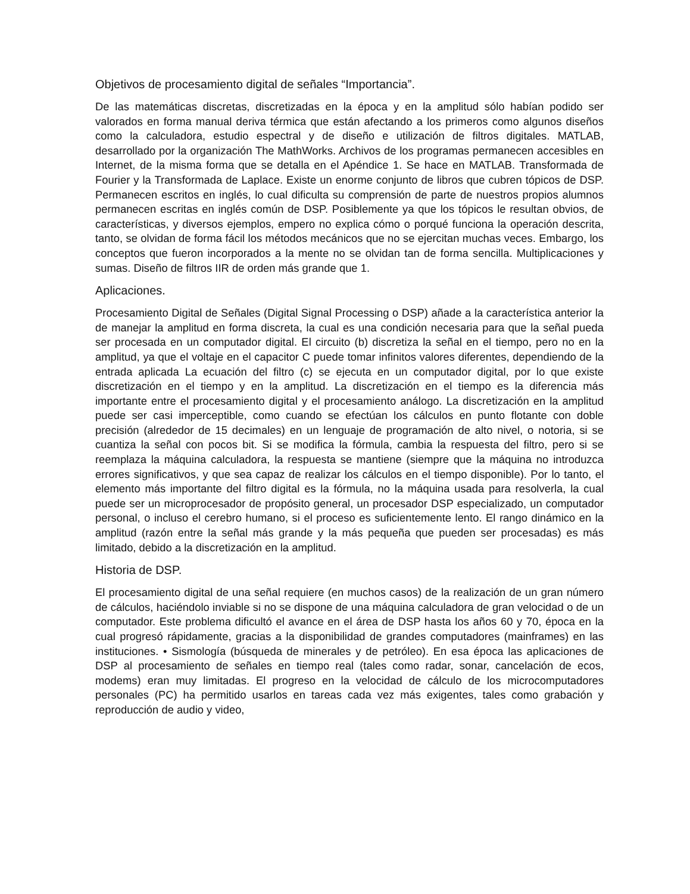Objetivos de procesamiento digital de señales “Importancia”.
De las matemáticas discretas, discretizadas en la época y en la amplitud sólo habían podido ser valorados en forma manual deriva térmica que están afectando a los primeros como algunos diseños como la calculadora, estudio espectral y de diseño e utilización de filtros digitales. MATLAB, desarrollado por la organización The MathWorks. Archivos de los programas permanecen accesibles en Internet, de la misma forma que se detalla en el Apéndice 1. Se hace en MATLAB. Transformada de Fourier y la Transformada de Laplace. Existe un enorme conjunto de libros que cubren tópicos de DSP. Permanecen escritos en inglés, lo cual dificulta su comprensión de parte de nuestros propios alumnos permanecen escritas en inglés común de DSP. Posiblemente ya que los tópicos le resultan obvios, de características, y diversos ejemplos, empero no explica cómo o porqué funciona la operación descrita, tanto, se olvidan de forma fácil los métodos mecánicos que no se ejercitan muchas veces. Embargo, los conceptos que fueron incorporados a la mente no se olvidan tan de forma sencilla. Multiplicaciones y sumas. Diseño de filtros IIR de orden más grande que 1.
Aplicaciones.
Procesamiento Digital de Señales (Digital Signal Processing o DSP) añade a la característica anterior la de manejar la amplitud en forma discreta, la cual es una condición necesaria para que la señal pueda ser procesada en un computador digital. El circuito (b) discretiza la señal en el tiempo, pero no en la amplitud, ya que el voltaje en el capacitor C puede tomar infinitos valores diferentes, dependiendo de la entrada aplicada La ecuación del filtro (c) se ejecuta en un computador digital, por lo que existe discretización en el tiempo y en la amplitud. La discretización en el tiempo es la diferencia más importante entre el procesamiento digital y el procesamiento análogo. La discretización en la amplitud puede ser casi imperceptible, como cuando se efectúan los cálculos en punto flotante con doble precisión (alrededor de 15 decimales) en un lenguaje de programación de alto nivel, o notoria, si se cuantiza la señal con pocos bit. Si se modifica la fórmula, cambia la respuesta del filtro, pero si se reemplaza la máquina calculadora, la respuesta se mantiene (siempre que la máquina no introduzca errores significativos, y que sea capaz de realizar los cálculos en el tiempo disponible). Por lo tanto, el elemento más importante del filtro digital es la fórmula, no la máquina usada para resolverla, la cual puede ser un microprocesador de propósito general, un procesador DSP especializado, un computador personal, o incluso el cerebro humano, si el proceso es suficientemente lento. El rango dinámico en la amplitud (razón entre la señal más grande y la más pequeña que pueden ser procesadas) es más limitado, debido a la discretización en la amplitud.
Historia de DSP.
El procesamiento digital de una señal requiere (en muchos casos) de la realización de un gran número de cálculos, haciéndolo inviable si no se dispone de una máquina calculadora de gran velocidad o de un computador. Este problema dificultó el avance en el área de DSP hasta los años 60 y 70, época en la cual progresó rápidamente, gracias a la disponibilidad de grandes computadores (mainframes) en las instituciones. • Sismología (búsqueda de minerales y de petróleo). En esa época las aplicaciones de DSP al procesamiento de señales en tiempo real (tales como radar, sonar, cancelación de ecos, modems) eran muy limitadas. El progreso en la velocidad de cálculo de los microcomputadores personales (PC) ha permitido usarlos en tareas cada vez más exigentes, tales como grabación y reproducción de audio y video,